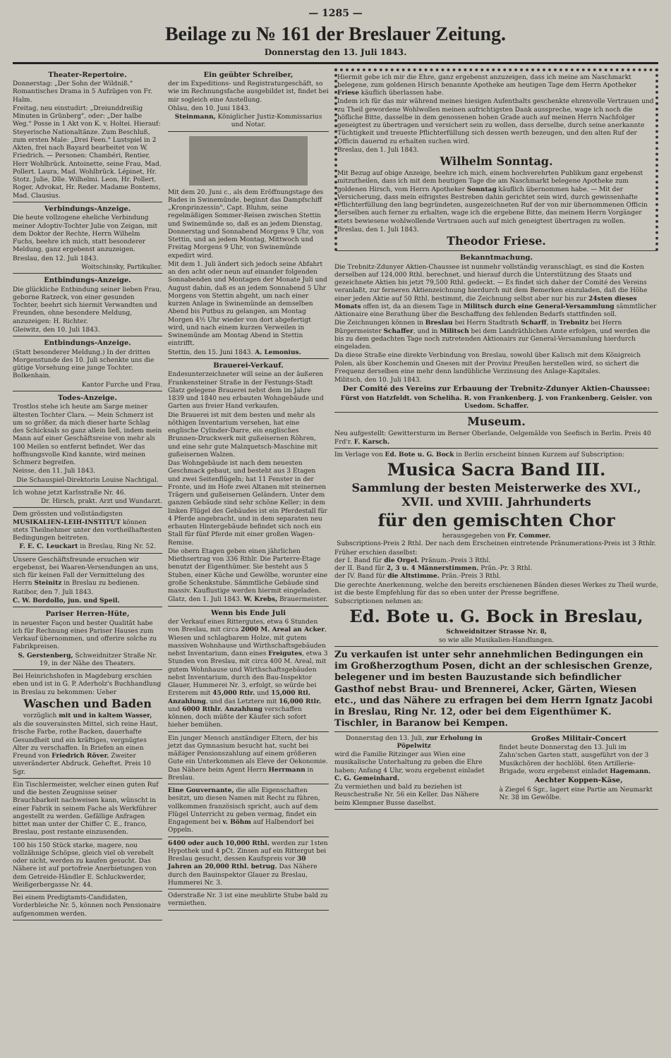— 1285 —
Beilage zu № 161 der Breslauer Zeitung.
Donnerstag den 13. Juli 1843.
Theater-Repertoire.
Donnerstag: „Der Sohn der Wildniß." Romantisches Drama in 5 Aufzügen von Fr. Halm.
Freitag, neu einstudirt: „Dreiunddreißig Minuten in Grünberg", oder: „Der halbe Weg." Posse in 1 Akt von K. v. Holtei. Hierauf: Steyerische Nationaltänze. Zum Beschluß, zum ersten Male: „Drei Feen." Lustspiel in 2 Akten, frei nach Bayard bearbeitet von W. Friedrich. — Personen: Chambéri, Rentier, Herr Wohlbrück. Antoinette, seine Frau, Mad. Pollert. Laura, Mad. Wohlbrück. Lépinet, Hr. Stotz. Julie, Dlle. Wilhelmi. Leon, Hr. Pollert. Roger, Advokat, Hr. Reder. Madame Bontems, Mad. Clausius.
Verbindungs-Anzeige.
Die heute vollzogene eheliche Verbindung meiner Adoptiv-Tochter Julie von Zeigan, mit dem Doktor der Rechte, Herrn Wilhelm Fuchs, beehre ich mich, statt besonderer Meldung, ganz ergebenst anzuzeigen.
Breslau, den 12. Juli 1843.
Woitschinsky, Partikulier.
Entbindungs-Anzeige.
Die glückliche Entbindung seiner lieben Frau, geborne Ratzeck, von einer gesunden Tochter, beehrt sich hiermit Verwandten und Freunden, ohne besondere Meldung, anzuzeigen: H. Richter.
Gleiwitz, den 10. Juli 1843.
Entbindungs-Anzeige.
(Statt besonderer Meldung.) In der dritten Morgenstunde des 10. Juli schenkte uns die gütige Vorsehung eine junge Tochter. Bolkenhain.
Kantor Furche und Frau.
Todes-Anzeige.
Trostlos stehe ich heute am Sarge meiner ältesten Tochter Clara. — Mein Schmerz ist um so größer, da mich dieser harte Schlag des Schicksals so ganz allein ließ, indem mein Mann auf einer Geschäftsreise von mehr als 100 Meilen so entfernt befindet. Wer das hoffnungsvolle Kind kannte, wird meinen Schmerz begreifen.
Neisse, den 11. Juli 1843.
Die Schauspiel-Direktorin Louise Nachtigal.
Ich wohne jetzt Karlsstraße Nr. 46.
Dr. Hirsch, prakt. Arzt und Wundarzt.
Dem grössten und vollständigsten MUSIKALIEN-LEIH-INSTITUT können stets Theilnehmer unter den vortheilhaftesten Bedingungen beitreten.
F. E. C. Leuckart in Breslau, Ring Nr. 52.
Unsere Geschäftsfreunde ersuchen wir ergebenst, bei Waaren-Versendungen an uns, sich für keinen Fall der Vermittelung des Herrn Steinitz in Breslau zu bedienen.
Ratibor, den 7. Juli 1843.
C. W. Bordollo, jun. und Speil.
Pariser Herren-Hüte,
in neuester Façon und bester Qualität habe ich für Rechnung eines Pariser Hauses zum Verkauf übernommen, und offerire solche zu Fabrikpreisen.
S. Gerstenberg, Schweidnitzer Straße Nr. 19, in der Nähe des Theaters.
Bei Heinrichshofen in Magdeburg erschien eben und ist in G. P. Aderholz's Buchhandlung in Breslau zu bekommen: Ueber
Waschen und Baden
vorzüglich mit und in kaltem Wasser,
als die souverainsten Mittel, sich reine Haut, frische Farbe, rothe Backen, dauerhafte Gesundheit und ein kräftiges, vergnügtes Alter zu verschaffen. In Briefen an einen Freund von Friedrich Röver. Zweiter unveränderter Abdruck. Geheftet. Preis 10 Sgr.
Ein Tischlermeister, welcher einen guten Ruf und die besten Zeugnisse seiner Brauchbarkeit nachweisen kann, wünscht in einer Fabrik in seinem Fache als Werkführer angestellt zu werden. Gefällige Anfragen bittet man unter der Chiffer C. E., franco, Breslau, post restante einzusenden.
100 bis 150 Stück starke, magere, nou vollzähnige Schöpse, gleich viel ob verebelt oder nicht, werden zu kaufen gesucht. Das Nähere ist auf portofreie Anerbietungen von dem Getreide-Händler E. Schluckwerder, Weißgerbergasse Nr. 44.
Bei einem Predigtamts-Candidaten, Vorderbleiche Nr. 5, können noch Pensionaire aufgenommen werden.
Ein geübter Schreiber,
der im Expeditions- und Registraturgeschäft, so wie im Rechnungsfache ausgebildet ist, findet bei mir sogleich eine Anstellung.
Ohlau, den 10. Juni 1843.
Steinmann, Königlicher Justiz-Kommissarius und Notar.
Mit dem 20. Juni c., als dem Eröffnungstage des Bades in Swinemünde, beginnt das Dampfschiff „Kronprinzessin", Capt. Bluhm, seine regelmäßigen Sommer-Reisen zwischen Stettin und Swinemünde so, daß es an jedem Dienstag, Donnerstag und Sonnabend Morgens 9 Uhr, von Stettin, und an jedem Montag, Mittwoch und Freitag Morgens 9 Uhr, von Swinemünde expedirt wird.
Mit dem 1. Juli ändert sich jedoch seine Abfahrt an den acht oder neun auf einander folgenden Sonnabenden und Montagen der Monate Juli und August dahin, daß es an jedem Sonnabend 5 Uhr Morgens von Stettin abgeht, um nach einer kurzen Anlage in Swinemünde an demselben Abend bis Putbus zu gelangen, am Montag Morgen 4½ Uhr wieder von dort abgefertigt wird, und nach einem kurzen Verweilen in Swinemünde am Montag Abend in Stettin eintrifft.
Stettin, den 15. Juni 1843. A. Lemonius.
Brauerei-Verkauf.
Endesunterzeichneter will seine an der äußeren Frankensteiner Straße in der Festungs-Stadt Glatz gelegene Brauerei nebst dem im Jahre 1839 und 1840 neu erbauten Wohngebäude und Garten aus freier Hand verkaufen.
Die Brauerei ist mit dem besten und mehr als nöthigen Inventarium versehen, hat eine englische Cylinder-Darre, ein englisches Brunnen-Druckwerk mit gußeisernen Röhren, und eine sehr gute Malzquetsch-Maschine mit gußeisernen Walzen.
Das Wohngebäude ist nach dem neuesten Geschmack gebaut, und besteht aus 3 Etagen und zwei Seitenflügeln; hat 11 Fenster in der Fronte, und im Hofe zwei Altanen mit steinernen Trägern und gußeisernen Geländern. Unter dem ganzen Gebäude sind sehr schöne Keller; in dem linken Flügel des Gebäudes ist ein Pferdestall für 4 Pferde angebracht, und in dem separaten neu erbauten Hintergebäude befindet sich noch ein Stall für fünf Pferde mit einer großen Wagen-Remise.
Die obern Etagen geben einen jährlichen Miethsertrag von 336 Rthlr. Die Parterre-Etage benutzt der Eigenthümer. Sie besteht aus 5 Stuben, einer Küche und Gewölbe, worunter eine große Schenkstube. Sämmtliche Gebäude sind massiv. Kauflustige werden hiermit eingeladen.
Glatz, den 1. Juli 1843. W. Krebs, Brauermeister.
Wenn bis Ende Juli
der Verkauf eines Rittergutes, etwa 6 Stunden von Breslau, mit circa 2000 M. Areal an Acker, Wiesen und schlagbarem Holze, mit gutem massiven Wohnhause und Wirthschaftsgebäuden nebst Inventarium, dann eines Freigutes, etwa 3 Stunden von Breslau, mit circa 400 M. Areal, mit gutem Wohnhause und Wirthschaftsgebäuden nebst Inventarium, durch den Bau-Inspektor Glauer, Hummerei Nr. 3, erfolgt, so würde bei Ersterem mit 45,000 Rtlr. und 15,000 Rtl. Anzahlung, und das Letztere mit 16,000 Rtlr. und 6000 Rthlr. Anzahlung verschaffen können, doch müßte der Käufer sich sofort hieher bemühen.
Ein junger Mensch anständiger Eltern, der bis jetzt das Gymnasium besucht hat, sucht bei mäßiger Pensionszahlung auf einem größeren Gute ein Unterkommen als Eleve der Oekonomie. Das Nähere beim Agent Herrn Herrmann in Breslau.
Eine Gouvernante, die alle Eigenschaften besitzt, um diesen Namen mit Recht zu führen, vollkommen französisch spricht, auch auf dem Flügel Unterricht zu geben vermag, findet ein Engagement bei v. Böhm auf Halbendorf bei Oppeln.
6400 oder auch 10,000 Rthl. werden zur 1sten Hypothek und 4 pCt. Zinsen auf ein Rittergut bei Breslau gesucht, dessen Kaufspreis vor 30 Jahren an 20,000 Rthl. betrug. Das Nähere durch den Bauinspektor Glauer zu Breslau, Hummerei Nr. 3.
Oderstraße Nr. 3 ist eine meublirte Stube bald zu vermiethen.
Hiermit gebe ich mir die Ehre, ganz ergebenst anzuzeigen, dass ich meine am Naschmarkt belegene, zum goldenen Hirsch benannte Apotheke am heutigen Tage dem Herrn Apotheker Friese käuflich überlassen habe.
Indem ich für das mir während meines hiesigen Aufenthalts geschenkte ehrenvolle Vertrauen und zu Theil gewordene Wohlwollen meinen aufrichtigsten Dank ausspreche, wage ich noch die höfliche Bitte, dasselbe in dem genossenen hohen Grade auch auf meinen Herrn Nachfolger geneigtest zu übertragen und versichert sein zu wollen, dass derselbe, durch seine anerkannte Tüchtigkeit und treueste Pflichterfüllung sich dessen werth bezeugen, und den alten Ruf der Officin dauernd zu erhalten suchen wird.
Breslau, den 1. Juli 1843.
Wilhelm Sonntag.
Mit Bezug auf obige Anzeige, beehre ich mich, einem hochverehrten Publikum ganz ergebenst mitzutheilen, dass ich mit dem heutigen Tage die am Naschmarkt belegene Apotheke zum goldenen Hirsch, vom Herrn Apotheker Sonntag käuflich übernommen habe. — Mit der Versicherung, dass mein eifrigstes Bestreben dahin gerichtet sein wird, durch gewissenhafte Pflichterfüllung den lang begründeten, ausgezeichneten Ruf der von mir übernommenen Officin derselben auch ferner zu erhalten, wage ich die ergebene Bitte, das meinem Herrn Vorgänger stets bewiesene wohlwollende Vertrauen auch auf mich geneigtest übertragen zu wollen.
Breslau, den 1. Juli 1843.
Theodor Friese.
Bekanntmachung.
Die Trebnitz-Zdunyer Aktien-Chaussee ist nunmehr vollständig veranschlagt, es sind die Kosten derselben auf 124,000 Rthl. berechnet, und hierauf durch die Unterstützung des Staats und gezeichnete Aktien bis jetzt 79,500 Rthl. gedeckt. — Es findet sich daher der Comité des Vereins veranlaßt, zur ferneren Aktienzeichnung hierdurch mit dem Bemerken einzuladen, daß die Höhe einer jeden Aktie auf 50 Rthl. bestimmt, die Zeichnung selbst aber nur bis zur 24sten dieses Monats offen ist, da an diesem Tage in Militsch durch eine General-Versammlung sämmtlicher Aktionaire eine Berathung über die Beschaffung des fehlenden Bedarfs stattfinden soll.
Die Zeichnungen können in Breslau bei Herrn Stadtrath Scharff, in Trebnitz bei Herrn Bürgermeister Schaffer, und in Militsch bei dem Landräthlichen Amte erfolgen, und werden die bis zu dem gedachten Tage noch zutretenden Aktionairs zur General-Versammlung hierdurch eingeladen.
Da diese Straße eine direkte Verbindung von Breslau, sowohl über Kalisch mit dem Königreich Polen, als über Koschemin und Gnesen mit der Provinz Preußen herstellen wird, so sichert die Frequenz derselben eine mehr denn landübliche Verzinsung des Anlage-Kapitales.
Militsch, den 10. Juli 1843.
Der Comité des Vereins zur Erbauung der Trebnitz-Zdunyer Aktien-Chaussee:
Fürst von Hatzfeldt. von Scheliha. R. von Frankenberg. J. von Frankenberg. Geisler. von Usedom. Schaffer.
Museum.
Neu aufgestellt: Gewittersturm im Berner Oberlande, Oelgemälde von Seefisch in Berlin. Preis 40 Frd'r. F. Karsch.
Im Verlage von Ed. Bote u. G. Bock in Berlin erscheint binnen Kurzem auf Subscription:
Musica Sacra Band III.
Sammlung der besten Meisterwerke des XVI., XVII. und XVIII. Jahrhunderts
für den gemischten Chor
herausgegeben von Fr. Commer.
Subscriptions-Preis 2 Rthl. Der nach dem Erscheinen eintretende Pränumerations-Preis ist 3 Rthlr.
Früher erschien daselbst:
der I. Band für die Orgel. Pränum.-Preis 3 Rthl.
der II. Band für 2, 3 u. 4 Männerstimmen. Prän.-Pr. 3 Rthl.
der IV. Band für die Altstimme. Prän.-Preis 3 Rthl.
Die gerechte Anerkennung, welche den bereits erschienenen Bänden dieses Werkes zu Theil wurde, ist die beste Empfehlung für das so eben unter der Presse begriffene.
Subscriptionen nehmen an:
Ed. Bote u. G. Bock in Breslau,
Schweidnitzer Strasse Nr. 8,
so wie alle Musikalien-Handlungen.
Zu verkaufen ist unter sehr annehmlichen Bedingungen ein im Großherzogthum Posen, dicht an der schlesischen Grenze, belegener und im besten Bauzustande sich befindlicher Gasthof nebst Brau- und Brennerei, Acker, Gärten, Wiesen etc., und das Nähere zu erfragen bei dem Herrn Ignatz Jacobi in Breslau, Ring Nr. 12, oder bei dem Eigenthümer K. Tischler, in Baranow bei Kempen.
Donnerstag den 13. Juli, zur Erholung in Pöpelwitz
wird die Familie Ritzinger aus Wien eine musikalische Unterhaltung zu geben die Ehre haben; Anfang 4 Uhr, wozu ergebenst einladet C. G. Gemeinhard.
Zu vermiethen und bald zu beziehen ist Reuschestraße Nr. 56 ein Keller. Das Nähere beim Klempner Busse daselbst.
Großes Militair-Concert
findet heute Donnerstag den 13. Juli im Zahn'schen Garten statt, ausgeführt von der 3 Musikchören der hochlöbl. 6ten Artillerie-Brigade, wozu ergebenst einladet Hagemann.
Aechter Koppen-Käse,
à Ziegel 6 Sgr., lagert eine Partie am Neumarkt Nr. 38 im Gewölbe.